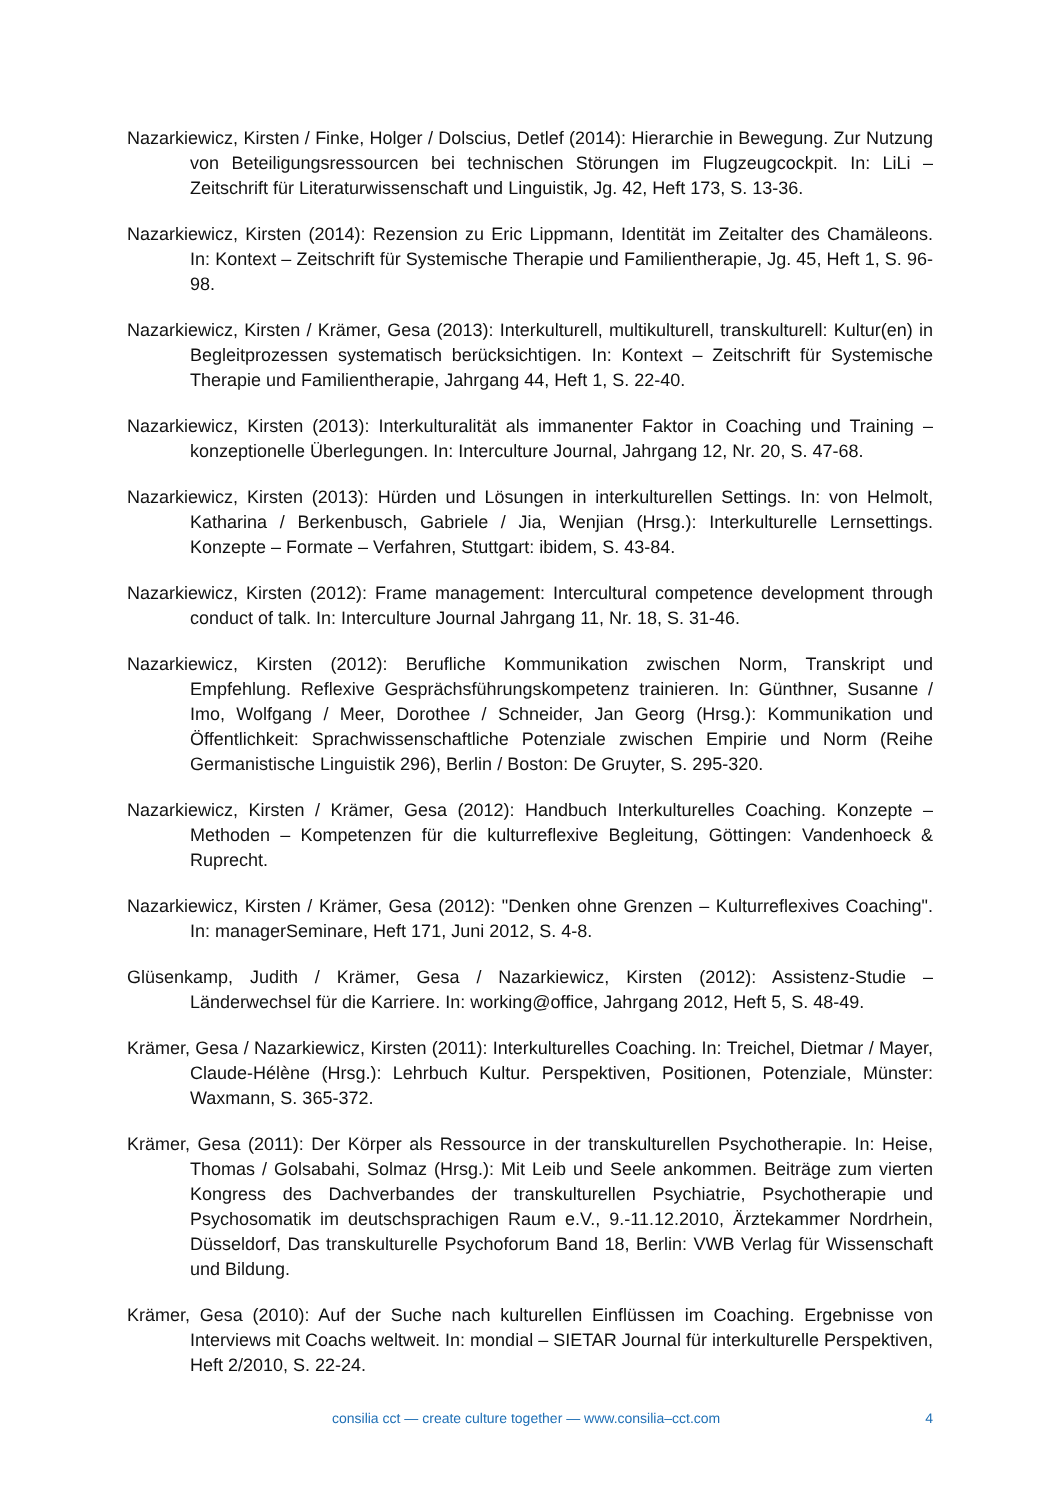Nazarkiewicz, Kirsten / Finke, Holger / Dolscius, Detlef (2014): Hierarchie in Bewegung. Zur Nutzung von Beteiligungsressourcen bei technischen Störungen im Flugzeugcockpit. In: LiLi – Zeitschrift für Literaturwissenschaft und Linguistik, Jg. 42, Heft 173, S. 13-36.
Nazarkiewicz, Kirsten (2014): Rezension zu Eric Lippmann, Identität im Zeitalter des Chamäleons. In: Kontext – Zeitschrift für Systemische Therapie und Familientherapie, Jg. 45, Heft 1, S. 96-98.
Nazarkiewicz, Kirsten / Krämer, Gesa (2013): Interkulturell, multikulturell, transkulturell: Kultur(en) in Begleitprozessen systematisch berücksichtigen. In: Kontext – Zeitschrift für Systemische Therapie und Familientherapie, Jahrgang 44, Heft 1, S. 22-40.
Nazarkiewicz, Kirsten (2013): Interkulturalität als immanenter Faktor in Coaching und Training – konzeptionelle Überlegungen. In: Interculture Journal, Jahrgang 12, Nr. 20, S. 47-68.
Nazarkiewicz, Kirsten (2013): Hürden und Lösungen in interkulturellen Settings. In: von Helmolt, Katharina / Berkenbusch, Gabriele / Jia, Wenjian (Hrsg.): Interkulturelle Lernsettings. Konzepte – Formate – Verfahren, Stuttgart: ibidem, S. 43-84.
Nazarkiewicz, Kirsten (2012): Frame management: Intercultural competence development through conduct of talk. In: Interculture Journal Jahrgang 11, Nr. 18, S. 31-46.
Nazarkiewicz, Kirsten (2012): Berufliche Kommunikation zwischen Norm, Transkript und Empfehlung. Reflexive Gesprächsführungskompetenz trainieren. In: Günthner, Susanne / Imo, Wolfgang / Meer, Dorothee / Schneider, Jan Georg (Hrsg.): Kommunikation und Öffentlichkeit: Sprachwissenschaftliche Potenziale zwischen Empirie und Norm (Reihe Germanistische Linguistik 296), Berlin / Boston: De Gruyter, S. 295-320.
Nazarkiewicz, Kirsten / Krämer, Gesa (2012): Handbuch Interkulturelles Coaching. Konzepte – Methoden – Kompetenzen für die kulturreflexive Begleitung, Göttingen: Vandenhoeck & Ruprecht.
Nazarkiewicz, Kirsten / Krämer, Gesa (2012): "Denken ohne Grenzen – Kulturreflexives Coaching". In: managerSeminare, Heft 171, Juni 2012, S. 4-8.
Glüsenkamp, Judith / Krämer, Gesa / Nazarkiewicz, Kirsten (2012): Assistenz-Studie – Länderwechsel für die Karriere. In: working@office, Jahrgang 2012, Heft 5, S. 48-49.
Krämer, Gesa / Nazarkiewicz, Kirsten (2011): Interkulturelles Coaching. In: Treichel, Dietmar / Mayer, Claude-Hélène (Hrsg.): Lehrbuch Kultur. Perspektiven, Positionen, Potenziale, Münster: Waxmann, S. 365-372.
Krämer, Gesa (2011): Der Körper als Ressource in der transkulturellen Psychotherapie. In: Heise, Thomas / Golsabahi, Solmaz (Hrsg.): Mit Leib und Seele ankommen. Beiträge zum vierten Kongress des Dachverbandes der transkulturellen Psychiatrie, Psychotherapie und Psychosomatik im deutschsprachigen Raum e.V., 9.-11.12.2010, Ärztekammer Nordrhein, Düsseldorf, Das transkulturelle Psychoforum Band 18, Berlin: VWB Verlag für Wissenschaft und Bildung.
Krämer, Gesa (2010): Auf der Suche nach kulturellen Einflüssen im Coaching. Ergebnisse von Interviews mit Coachs weltweit. In: mondial – SIETAR Journal für interkulturelle Perspektiven, Heft 2/2010, S. 22-24.
consilia cct — create culture together — www.consilia–cct.com 4